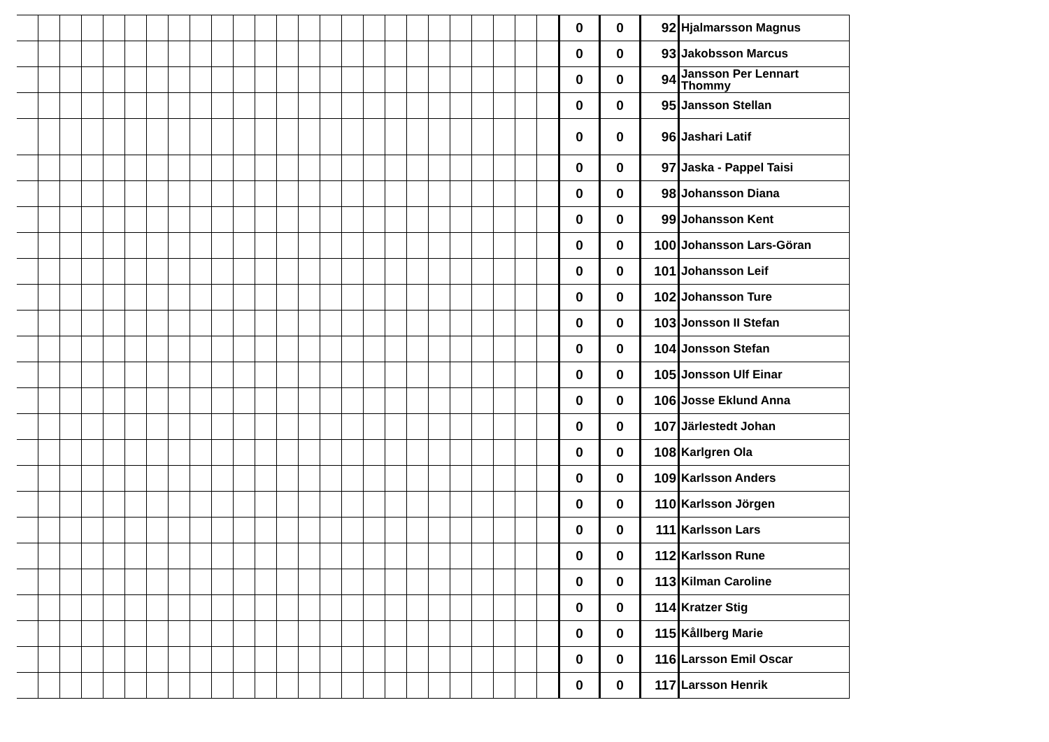| | | | | | | | | | | | | | | | | | | | | | | | | | 0 | 0 | 92 | Hjalmarsson Magnus |
| | | | | | | | | | | | | | | | | | | | | | | | | | 0 | 0 | 93 | Jakobsson Marcus |
| | | | | | | | | | | | | | | | | | | | | | | | | | 0 | 0 | 94 | Jansson Per Lennart Thommy |
| | | | | | | | | | | | | | | | | | | | | | | | | | 0 | 0 | 95 | Jansson Stellan |
| | | | | | | | | | | | | | | | | | | | | | | | | | 0 | 0 | 96 | Jashari Latif |
| | | | | | | | | | | | | | | | | | | | | | | | | | 0 | 0 | 97 | Jaska - Pappel Taisi |
| | | | | | | | | | | | | | | | | | | | | | | | | | 0 | 0 | 98 | Johansson Diana |
| | | | | | | | | | | | | | | | | | | | | | | | | | 0 | 0 | 99 | Johansson Kent |
| | | | | | | | | | | | | | | | | | | | | | | | | | 0 | 0 | 100 | Johansson Lars-Göran |
| | | | | | | | | | | | | | | | | | | | | | | | | | 0 | 0 | 101 | Johansson Leif |
| | | | | | | | | | | | | | | | | | | | | | | | | | 0 | 0 | 102 | Johansson Ture |
| | | | | | | | | | | | | | | | | | | | | | | | | | 0 | 0 | 103 | Jonsson II Stefan |
| | | | | | | | | | | | | | | | | | | | | | | | | | 0 | 0 | 104 | Jonsson Stefan |
| | | | | | | | | | | | | | | | | | | | | | | | | | 0 | 0 | 105 | Jonsson Ulf Einar |
| | | | | | | | | | | | | | | | | | | | | | | | | | 0 | 0 | 106 | Josse Eklund Anna |
| | | | | | | | | | | | | | | | | | | | | | | | | | 0 | 0 | 107 | Järlestedt Johan |
| | | | | | | | | | | | | | | | | | | | | | | | | | 0 | 0 | 108 | Karlgren Ola |
| | | | | | | | | | | | | | | | | | | | | | | | | | 0 | 0 | 109 | Karlsson Anders |
| | | | | | | | | | | | | | | | | | | | | | | | | | 0 | 0 | 110 | Karlsson Jörgen |
| | | | | | | | | | | | | | | | | | | | | | | | | | 0 | 0 | 111 | Karlsson Lars |
| | | | | | | | | | | | | | | | | | | | | | | | | | 0 | 0 | 112 | Karlsson Rune |
| | | | | | | | | | | | | | | | | | | | | | | | | | 0 | 0 | 113 | Kilman Caroline |
| | | | | | | | | | | | | | | | | | | | | | | | | | 0 | 0 | 114 | Kratzer Stig |
| | | | | | | | | | | | | | | | | | | | | | | | | | 0 | 0 | 115 | Kållberg Marie |
| | | | | | | | | | | | | | | | | | | | | | | | | | 0 | 0 | 116 | Larsson Emil Oscar |
| | | | | | | | | | | | | | | | | | | | | | | | | | 0 | 0 | 117 | Larsson Henrik |